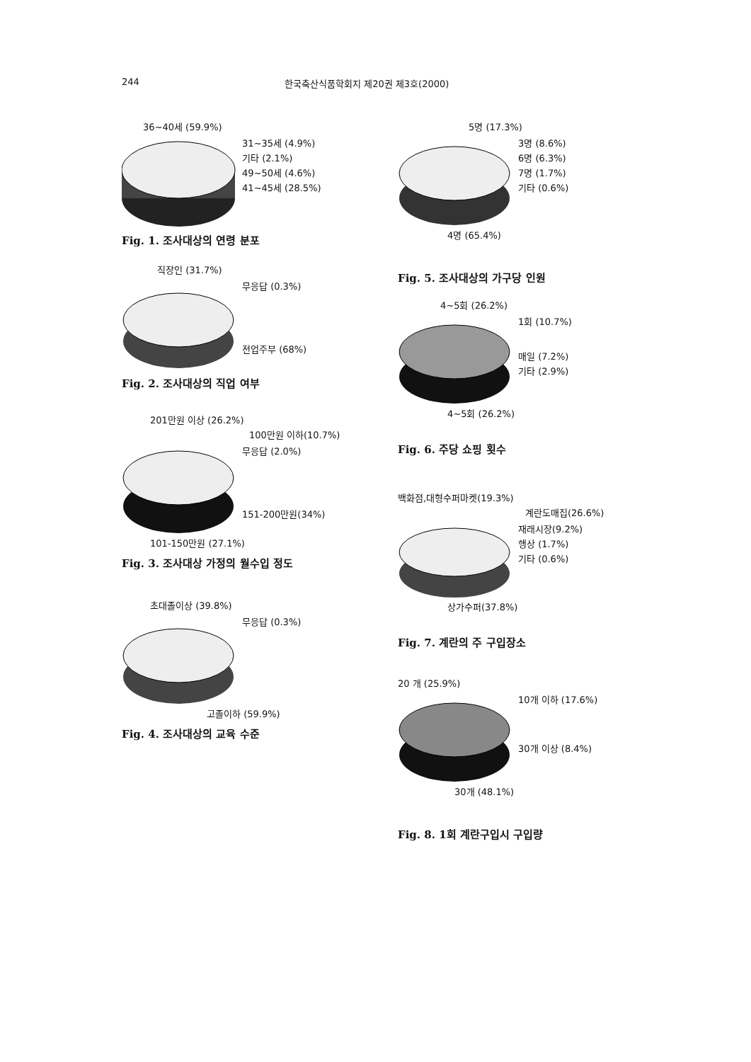244 한국축산식품학회지 제20권 제3호(2000)
36~40세 (59.9%)
31~35세 (4.9%)
기타 (2.1%)
49~50세 (4.6%)
41~45세 (28.5%)
Fig. 1. 조사대상의 연령 분포
직장인 (31.7%)
무응답 (0.3%)
전업주부 (68%)
Fig. 2. 조사대상의 직업 여부
201만원 이상 (26.2%)
100만원 이하(10.7%)
무응답 (2.0%)
151-200만원(34%)
101-150만원 (27.1%)
Fig. 3. 조사대상 가정의 월수입 정도
초대졸이상 (39.8%)
무응답 (0.3%)
고졸이하 (59.9%)
Fig. 4. 조사대상의 교육 수준
5명 (17.3%)
3명 (8.6%)
6명 (6.3%)
7명 (1.7%)
기타 (0.6%)
4명 (65.4%)
Fig. 5. 조사대상의 가구당 인원
4~5회 (26.2%)
1회 (10.7%)
매일 (7.2%)
기타 (2.9%)
4~5회 (26.2%)
Fig. 6. 주당 쇼핑 횟수
백화점,대형수퍼마켓(19.3%)
계란도매집(26.6%)
재래시장(9.2%)
행상 (1.7%)
기타 (0.6%)
상가수퍼(37.8%)
Fig. 7. 계란의 주 구입장소
20 개 (25.9%)
10개 이하 (17.6%)
30개 이상 (8.4%)
30개 (48.1%)
Fig. 8. 1회 계란구입시 구입량